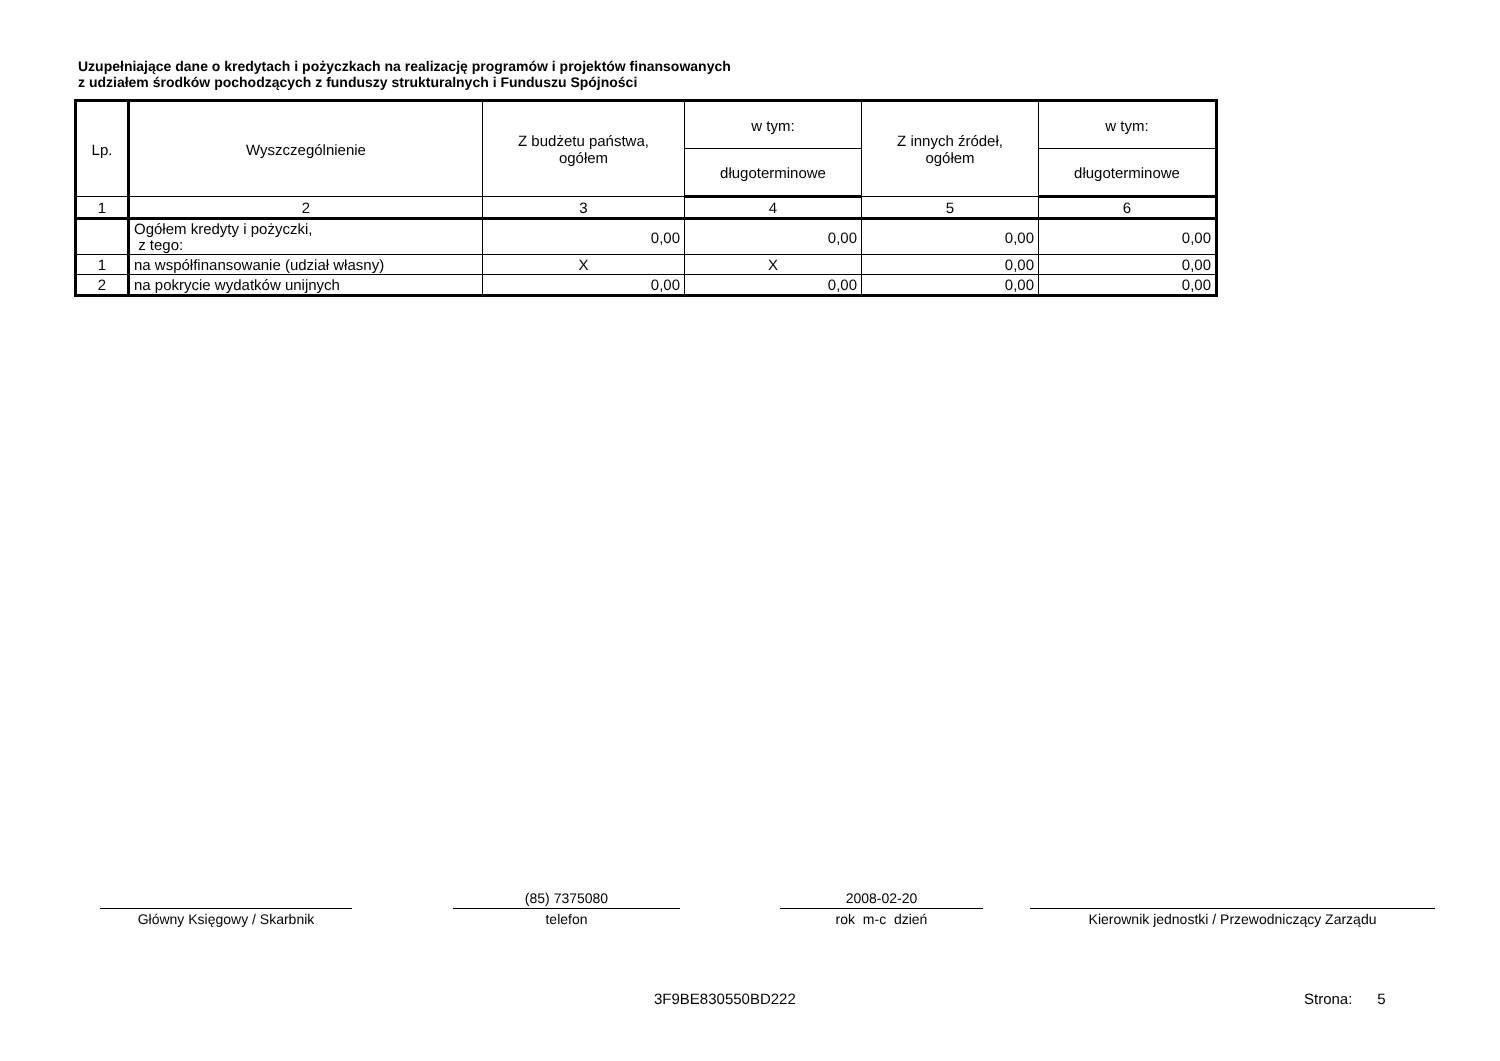Uzupełniające dane o kredytach i pożyczkach na realizację programów i projektów finansowanych
z udziałem środków pochodzących z funduszy strukturalnych i Funduszu Spójności
| Lp. | Wyszczególnienie | Z budżetu państwa, ogółem | w tym: | Z innych źródeł, ogółem | w tym: |
| --- | --- | --- | --- | --- | --- |
| | | | długoterminowe | | długoterminowe |
| 1 | 2 | 3 | 4 | 5 | 6 |
| | Ogółem kredyty i pożyczki, z tego: | 0,00 | 0,00 | 0,00 | 0,00 |
| 1 | na współfinansowanie (udział własny) | X | X | 0,00 | 0,00 |
| 2 | na pokrycie wydatków unijnych | 0,00 | 0,00 | 0,00 | 0,00 |
Główny Księgowy / Skarbnik
(85) 7375080
telefon
2008-02-20
rok m-c dzień
Kierownik jednostki / Przewodniczący Zarządu
3F9BE830550BD222 Strona: 5